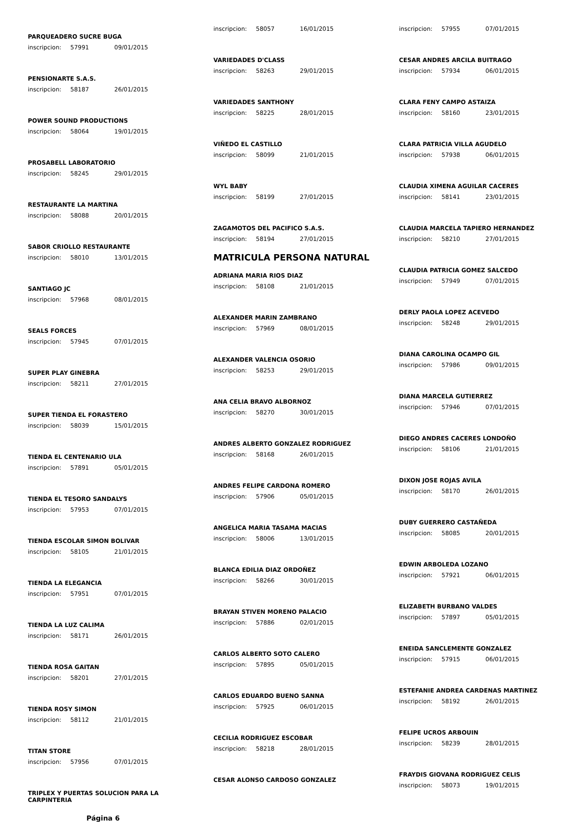PARQUEADERO SUCRE BUGA
inscripcion: 57991 09/01/2015
PENSIONARTE S.A.S.
inscripcion: 58187 26/01/2015
POWER SOUND PRODUCTIONS
inscripcion: 58064 19/01/2015
PROSABELL LABORATORIO
inscripcion: 58245 29/01/2015
RESTAURANTE LA MARTINA
inscripcion: 58088 20/01/2015
SABOR CRIOLLO RESTAURANTE
inscripcion: 58010 13/01/2015
SANTIAGO JC
inscripcion: 57968 08/01/2015
SEALS FORCES
inscripcion: 57945 07/01/2015
SUPER PLAY GINEBRA
inscripcion: 58211 27/01/2015
SUPER TIENDA EL FORASTERO
inscripcion: 58039 15/01/2015
TIENDA EL CENTENARIO ULA
inscripcion: 57891 05/01/2015
TIENDA EL TESORO SANDALYS
inscripcion: 57953 07/01/2015
TIENDA ESCOLAR SIMON BOLIVAR
inscripcion: 58105 21/01/2015
TIENDA LA ELEGANCIA
inscripcion: 57951 07/01/2015
TIENDA LA LUZ CALIMA
inscripcion: 58171 26/01/2015
TIENDA ROSA GAITAN
inscripcion: 58201 27/01/2015
TIENDA ROSY SIMON
inscripcion: 58112 21/01/2015
TITAN STORE
inscripcion: 57956 07/01/2015
TRIPLEX Y PUERTAS SOLUCION PARA LA CARPINTERIA
Página 6
inscripcion: 58057 16/01/2015
VARIEDADES D'CLASS
inscripcion: 58263 29/01/2015
VARIEDADES SANTHONY
inscripcion: 58225 28/01/2015
VIÑEDO EL CASTILLO
inscripcion: 58099 21/01/2015
WYL BABY
inscripcion: 58199 27/01/2015
ZAGAMOTOS DEL PACIFICO S.A.S.
inscripcion: 58194 27/01/2015
MATRICULA PERSONA NATURAL
ADRIANA MARIA RIOS DIAZ
inscripcion: 58108 21/01/2015
ALEXANDER MARIN ZAMBRANO
inscripcion: 57969 08/01/2015
ALEXANDER VALENCIA OSORIO
inscripcion: 58253 29/01/2015
ANA CELIA BRAVO ALBORNOZ
inscripcion: 58270 30/01/2015
ANDRES ALBERTO GONZALEZ RODRIGUEZ
inscripcion: 58168 26/01/2015
ANDRES FELIPE CARDONA ROMERO
inscripcion: 57906 05/01/2015
ANGELICA MARIA TASAMA MACIAS
inscripcion: 58006 13/01/2015
BLANCA EDILIA DIAZ ORDOÑEZ
inscripcion: 58266 30/01/2015
BRAYAN STIVEN MORENO PALACIO
inscripcion: 57886 02/01/2015
CARLOS ALBERTO SOTO CALERO
inscripcion: 57895 05/01/2015
CARLOS EDUARDO BUENO SANNA
inscripcion: 57925 06/01/2015
CECILIA RODRIGUEZ ESCOBAR
inscripcion: 58218 28/01/2015
CESAR ALONSO CARDOSO GONZALEZ
inscripcion: 57955 07/01/2015
CESAR ANDRES ARCILA BUITRAGO
inscripcion: 57934 06/01/2015
CLARA FENY CAMPO ASTAIZA
inscripcion: 58160 23/01/2015
CLARA PATRICIA VILLA AGUDELO
inscripcion: 57938 06/01/2015
CLAUDIA XIMENA AGUILAR CACERES
inscripcion: 58141 23/01/2015
CLAUDIA MARCELA TAPIERO HERNANDEZ
inscripcion: 58210 27/01/2015
CLAUDIA PATRICIA GOMEZ SALCEDO
inscripcion: 57949 07/01/2015
DERLY PAOLA LOPEZ ACEVEDO
inscripcion: 58248 29/01/2015
DIANA CAROLINA OCAMPO GIL
inscripcion: 57986 09/01/2015
DIANA MARCELA GUTIERREZ
inscripcion: 57946 07/01/2015
DIEGO ANDRES CACERES LONDOÑO
inscripcion: 58106 21/01/2015
DIXON JOSE ROJAS AVILA
inscripcion: 58170 26/01/2015
DUBY GUERRERO CASTAÑEDA
inscripcion: 58085 20/01/2015
EDWIN ARBOLEDA LOZANO
inscripcion: 57921 06/01/2015
ELIZABETH BURBANO VALDES
inscripcion: 57897 05/01/2015
ENEIDA SANCLEMENTE GONZALEZ
inscripcion: 57915 06/01/2015
ESTEFANIE ANDREA CARDENAS MARTINEZ
inscripcion: 58192 26/01/2015
FELIPE UCROS ARBOUIN
inscripcion: 58239 28/01/2015
FRAYDIS GIOVANA RODRIGUEZ CELIS
inscripcion: 58073 19/01/2015